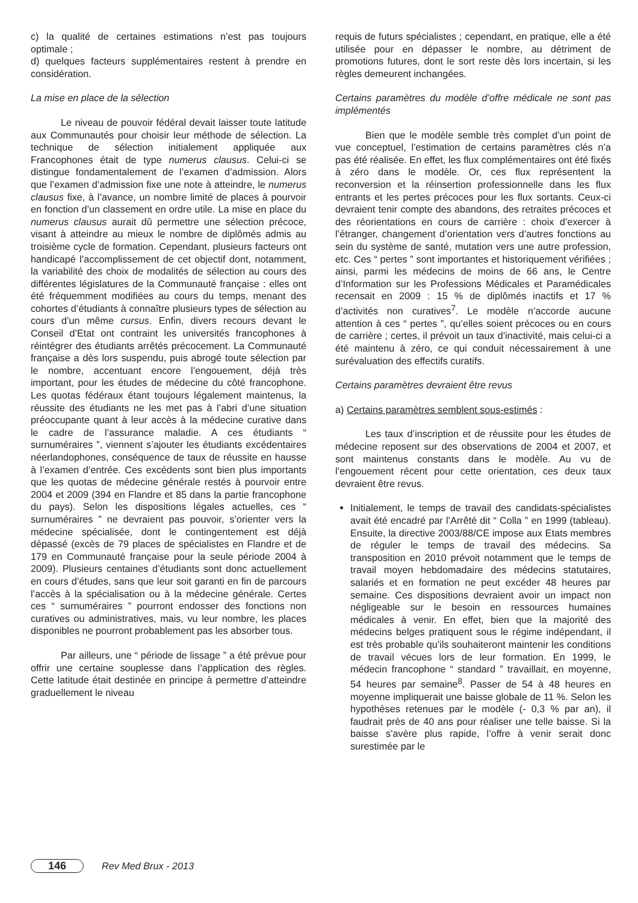c) la qualité de certaines estimations n’est pas toujours optimale ;
d) quelques facteurs supplémentaires restent à prendre en considération.
La mise en place de la sélection
Le niveau de pouvoir fédéral devait laisser toute latitude aux Communautés pour choisir leur méthode de sélection. La technique de sélection initialement appliquée aux Francophones était de type numerus clausus. Celui-ci se distingue fondamentalement de l’examen d’admission. Alors que l’examen d’admission fixe une note à atteindre, le numerus clausus fixe, à l’avance, un nombre limité de places à pourvoir en fonction d’un classement en ordre utile. La mise en place du numerus clausus aurait dû permettre une sélection précoce, visant à atteindre au mieux le nombre de diplômés admis au troisième cycle de formation. Cependant, plusieurs facteurs ont handicapé l’accomplissement de cet objectif dont, notamment, la variabilité des choix de modalités de sélection au cours des différentes législatures de la Communauté française : elles ont été fréquemment modifiées au cours du temps, menant des cohortes d’étudiants à connaître plusieurs types de sélection au cours d’un même cursus. Enfin, divers recours devant le Conseil d’Etat ont contraint les universités francophones à réintégrer des étudiants arrêtés précocement. La Communauté française a dès lors suspendu, puis abrogé toute sélection par le nombre, accentuant encore l’engouement, déjà très important, pour les études de médecine du côté francophone. Les quotas fédéraux étant toujours légalement maintenus, la réussite des étudiants ne les met pas à l’abri d’une situation préoccupante quant à leur accès à la médecine curative dans le cadre de l’assurance maladie. A ces étudiants “ surnuméraires ”, viennent s’ajouter les étudiants excédentaires néerlandophones, conséquence de taux de réussite en hausse à l’examen d’entrée. Ces excédents sont bien plus importants que les quotas de médecine générale restés à pourvoir entre 2004 et 2009 (394 en Flandre et 85 dans la partie francophone du pays). Selon les dispositions légales actuelles, ces “ surnuméraires ” ne devraient pas pouvoir, s’orienter vers la médecine spécialisée, dont le contingentement est déjà dépassé (excès de 79 places de spécialistes en Flandre et de 179 en Communauté française pour la seule période 2004 à 2009). Plusieurs centaines d’étudiants sont donc actuellement en cours d’études, sans que leur soit garanti en fin de parcours l’accès à la spécialisation ou à la médecine générale. Certes ces “ surnuméraires ” pourront endosser des fonctions non curatives ou administratives, mais, vu leur nombre, les places disponibles ne pourront probablement pas les absorber tous.
Par ailleurs, une “ période de lissage ” a été prévue pour offrir une certaine souplesse dans l’application des règles. Cette latitude était destinée en principe à permettre d’atteindre graduellement le niveau
requis de futurs spécialistes ; cependant, en pratique, elle a été utilisée pour en dépasser le nombre, au détriment de promotions futures, dont le sort reste dès lors incertain, si les règles demeurent inchangées.
Certains paramètres du modèle d’offre médicale ne sont pas implémentés
Bien que le modèle semble très complet d’un point de vue conceptuel, l’estimation de certains paramètres clés n’a pas été réalisée. En effet, les flux complémentaires ont été fixés à zéro dans le modèle. Or, ces flux représentent la reconversion et la réinsertion professionnelle dans les flux entrants et les pertes précoces pour les flux sortants. Ceux-ci devraient tenir compte des abandons, des retraites précoces et des réorientations en cours de carrière : choix d’exercer à l’étranger, changement d’orientation vers d’autres fonctions au sein du système de santé, mutation vers une autre profession, etc. Ces “ pertes ” sont importantes et historiquement vérifiées ; ainsi, parmi les médecins de moins de 66 ans, le Centre d’Information sur les Professions Médicales et Paramédicales recensait en 2009 : 15 % de diplômés inactifs et 17 % d’activités non curatives<sup>7</sup>. Le modèle n’accorde aucune attention à ces “ pertes ”, qu’elles soient précoces ou en cours de carrière ; certes, il prévoit un taux d’inactivité, mais celui-ci a été maintenu à zéro, ce qui conduit nécessairement à une surévaluation des effectifs curatifs.
Certains paramètres devraient être revus
a) Certains paramètres semblent sous-estimés :
Les taux d’inscription et de réussite pour les études de médecine reposent sur des observations de 2004 et 2007, et sont maintenus constants dans le modèle. Au vu de l’engouement récent pour cette orientation, ces deux taux devraient être revus.
Initialement, le temps de travail des candidats-spécialistes avait été encadré par l’Arrêté dit “ Colla ” en 1999 (tableau). Ensuite, la directive 2003/88/CE impose aux Etats membres de réguler le temps de travail des médecins. Sa transposition en 2010 prévoit notamment que le temps de travail moyen hebdomadaire des médecins statutaires, salariés et en formation ne peut excéder 48 heures par semaine. Ces dispositions devraient avoir un impact non négligeable sur le besoin en ressources humaines médicales à venir. En effet, bien que la majorité des médecins belges pratiquent sous le régime indépendant, il est très probable qu’ils souhaiteront maintenir les conditions de travail vécues lors de leur formation. En 1999, le médecin francophone “ standard ” travaillait, en moyenne, 54 heures par semaine<sup>8</sup>. Passer de 54 à 48 heures en moyenne impliquerait une baisse globale de 11 %. Selon les hypothèses retenues par le modèle (- 0,3 % par an), il faudrait près de 40 ans pour réaliser une telle baisse. Si la baisse s’avère plus rapide, l’offre à venir serait donc surestimée par le
146 Rev Med Brux - 2013